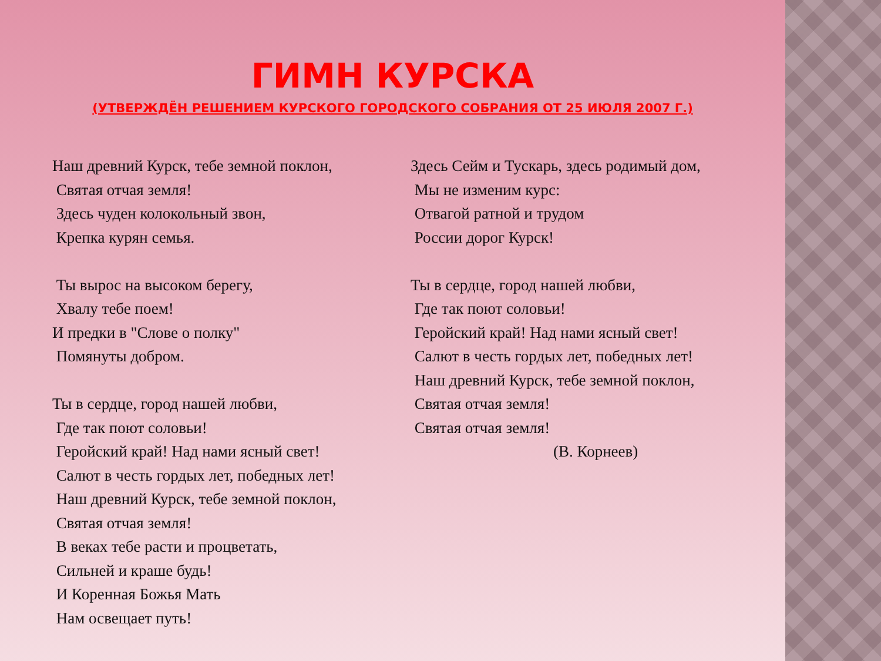ГИМН КУРСКА
(УТВЕРЖДЁН РЕШЕНИЕМ КУРСКОГО ГОРОДСКОГО СОБРАНИЯ ОТ 25 ИЮЛЯ 2007 Г.)
Наш древний Курск, тебе земной поклон,
Святая отчая земля!
Здесь чуден колокольный звон,
Крепка курян семья.
Ты вырос на высоком берегу,
Хвалу тебе поем!
И предки в "Слове о полку"
Помянуты добром.
Ты в сердце, город нашей любви,
Где так поют соловьи!
Геройский край! Над нами ясный свет!
Салют в честь гордых лет, победных лет!
Наш древний Курск, тебе земной поклон,
Святая отчая земля!
В веках тебе расти и процветать,
Сильней и краше будь!
И Коренная Божья Мать
Нам освещает путь!
Здесь Сейм и Тускарь, здесь родимый дом,
Мы не изменим курс:
Отвагой ратной и трудом
России дорог Курск!
Ты в сердце, город нашей любви,
Где так поют соловьи!
Геройский край! Над нами ясный свет!
Салют в честь гордых лет, победных лет!
Наш древний Курск, тебе земной поклон,
Святая отчая земля!
Святая отчая земля!
(В. Корнеев)